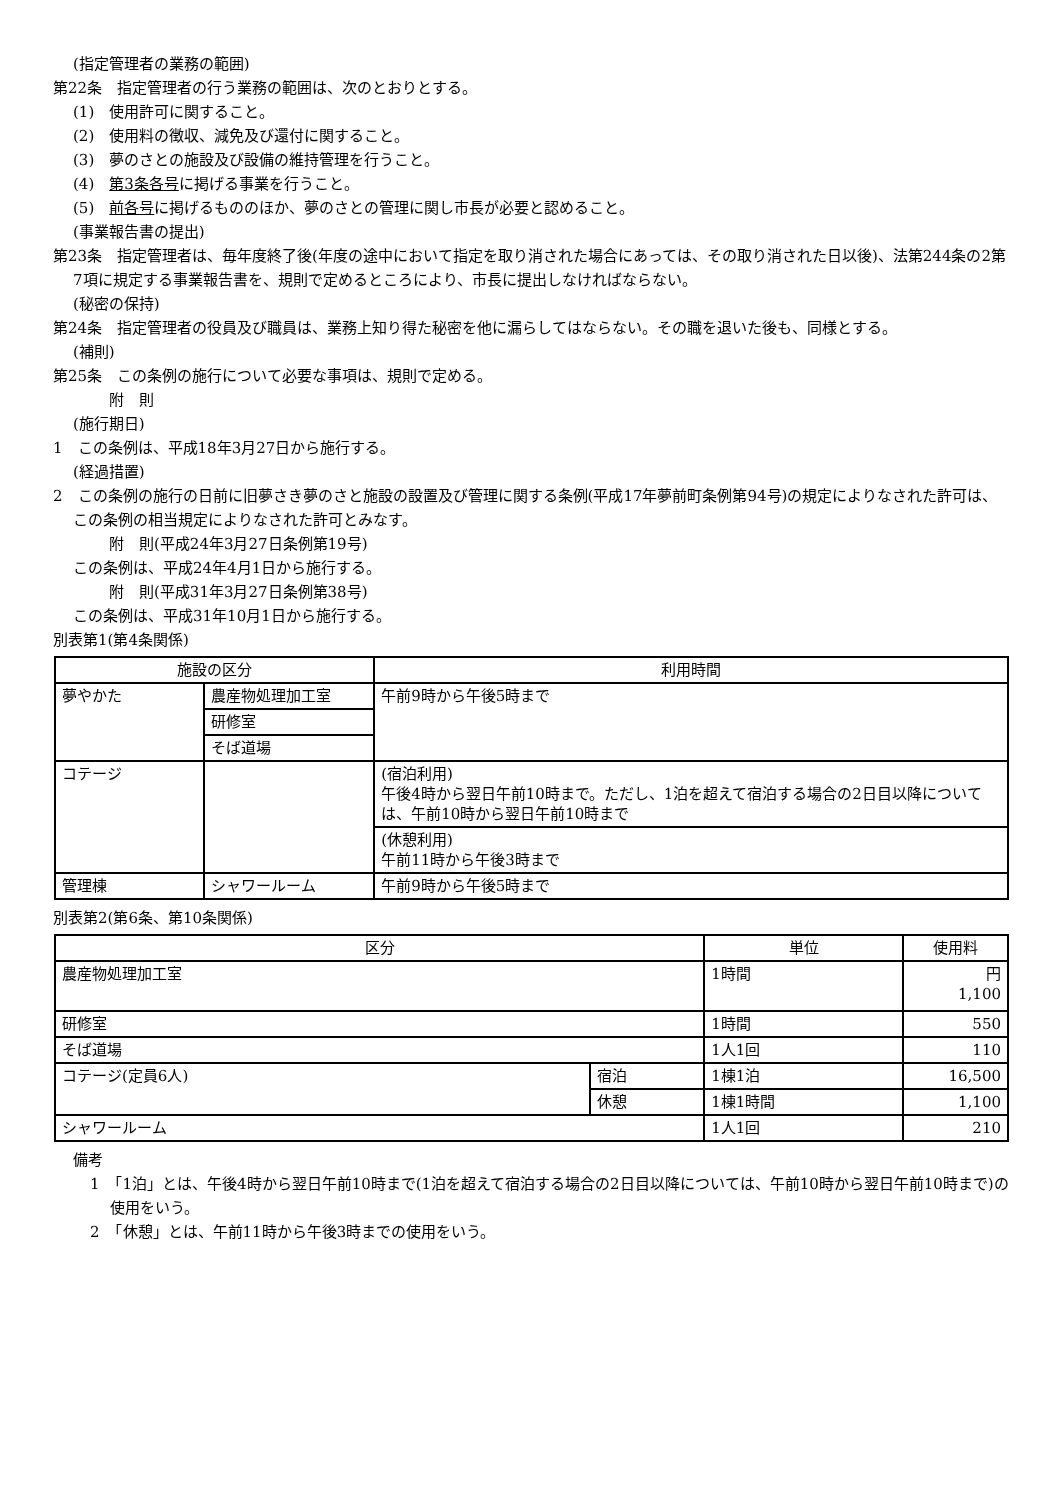(指定管理者の業務の範囲)
第22条　指定管理者の行う業務の範囲は、次のとおりとする。
(1)　使用許可に関すること。
(2)　使用料の徴収、減免及び還付に関すること。
(3)　夢のさとの施設及び設備の維持管理を行うこと。
(4)　第3条各号に掲げる事業を行うこと。
(5)　前各号に掲げるもののほか、夢のさとの管理に関し市長が必要と認めること。
(事業報告書の提出)
第23条　指定管理者は、毎年度終了後(年度の途中において指定を取り消された場合にあっては、その取り消された日以後)、法第244条の2第7項に規定する事業報告書を、規則で定めるところにより、市長に提出しなければならない。
(秘密の保持)
第24条　指定管理者の役員及び職員は、業務上知り得た秘密を他に漏らしてはならない。その職を退いた後も、同様とする。
(補則)
第25条　この条例の施行について必要な事項は、規則で定める。
附　則
(施行期日)
1　この条例は、平成18年3月27日から施行する。
(経過措置)
2　この条例の施行の日前に旧夢さき夢のさと施設の設置及び管理に関する条例(平成17年夢前町条例第94号)の規定によりなされた許可は、この条例の相当規定によりなされた許可とみなす。
附　則(平成24年3月27日条例第19号)
この条例は、平成24年4月1日から施行する。
附　則(平成31年3月27日条例第38号)
この条例は、平成31年10月1日から施行する。
別表第1(第4条関係)
| 施設の区分 | | 利用時間 |
| --- | --- | --- |
| 夢やかた | 農産物処理加工室 | 午前9時から午後5時まで |
| | 研修室 | |
| | そば道場 | |
| コテージ | | (宿泊利用) 午後4時から翌日午前10時まで。ただし、1泊を超えて宿泊する場合の2日目以降については、午前10時から翌日午前10時まで |
| | | (休憩利用) 午前11時から午後3時まで |
| 管理棟 | シャワールーム | 午前9時から午後5時まで |
別表第2(第6条、第10条関係)
| 区分 | | 単位 | 使用料 |
| --- | --- | --- | --- |
| 農産物処理加工室 | | 1時間 | 円 1,100 |
| 研修室 | | 1時間 | 550 |
| そば道場 | | 1人1回 | 110 |
| コテージ(定員6人) | 宿泊 | 1棟1泊 | 16,500 |
| | 休憩 | 1棟1時間 | 1,100 |
| シャワールーム | | 1人1回 | 210 |
備考
1　「1泊」とは、午後4時から翌日午前10時まで(1泊を超えて宿泊する場合の2日目以降については、午前10時から翌日午前10時まで)の使用をいう。
2　「休憩」とは、午前11時から午後3時までの使用をいう。